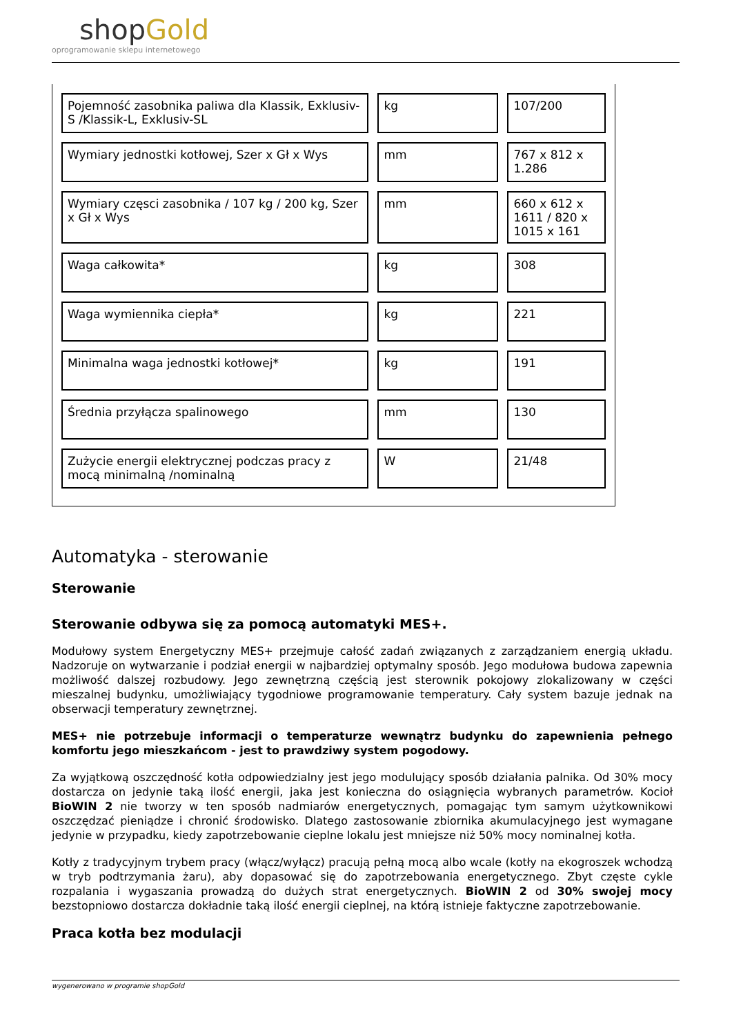shopGold
oprogramowanie sklepu internetowego
| Pojemność zasobnika paliwa dla Klassik, Exklusiv-S /Klassik-L, Exklusiv-SL | kg | 107/200 |
| Wymiary jednostki kotłowej, Szer x Gł x Wys | mm | 767 x 812 x 1.286 |
| Wymiary częsci zasobnika / 107 kg / 200 kg, Szer x Gł x Wys | mm | 660 x 612 x 1611 / 820 x 1015 x 161 |
| Waga całkowita* | kg | 308 |
| Waga wymiennika ciepła* | kg | 221 |
| Minimalna waga jednostki kotłowej* | kg | 191 |
| Średnia przyłącza spalinowego | mm | 130 |
| Zużycie energii elektrycznej podczas pracy z mocą minimalną /nominalną | W | 21/48 |
Automatyka - sterowanie
Sterowanie
Sterowanie odbywa się za pomocą automatyki MES+.
Modułowy system Energetyczny MES+ przejmuje całość zadań związanych z zarządzaniem energią układu. Nadzoruje on wytwarzanie i podział energii w najbardziej optymalny sposób. Jego modułowa budowa zapewnia możliwość dalszej rozbudowy. Jego zewnętrzną częścią jest sterownik pokojowy zlokalizowany w części mieszalnej budynku, umożliwiający tygodniowe programowanie temperatury. Cały system bazuje jednak na obserwacji temperatury zewnętrznej.
MES+ nie potrzebuje informacji o temperaturze wewnątrz budynku do zapewnienia pełnego komfortu jego mieszkańcom - jest to prawdziwy system pogodowy.
Za wyjątkową oszczędność kotła odpowiedzialny jest jego modulujący sposób działania palnika. Od 30% mocy dostarcza on jedynie taką ilość energii, jaka jest konieczna do osiągnięcia wybranych parametrów. Kocioł BioWIN 2 nie tworzy w ten sposób nadmiarów energetycznych, pomagając tym samym użytkownikowi oszczędzać pieniądze i chronić środowisko. Dlatego zastosowanie zbiornika akumulacyjnego jest wymagane jedynie w przypadku, kiedy zapotrzebowanie cieplne lokalu jest mniejsze niż 50% mocy nominalnej kotła.
Kotły z tradycyjnym trybem pracy (włącz/wyłącz) pracują pełną mocą albo wcale (kotły na ekogroszek wchodzą w tryb podtrzymania żaru), aby dopasować się do zapotrzebowania energetycznego. Zbyt częste cykle rozpalania i wygaszania prowadzą do dużych strat energetycznych. BioWIN 2 od 30% swojej mocy bezstopniowo dostarcza dokładnie taką ilość energii cieplnej, na którą istnieje faktyczne zapotrzebowanie.
Praca kotła bez modulacji
wygenerowano w programie shopGold